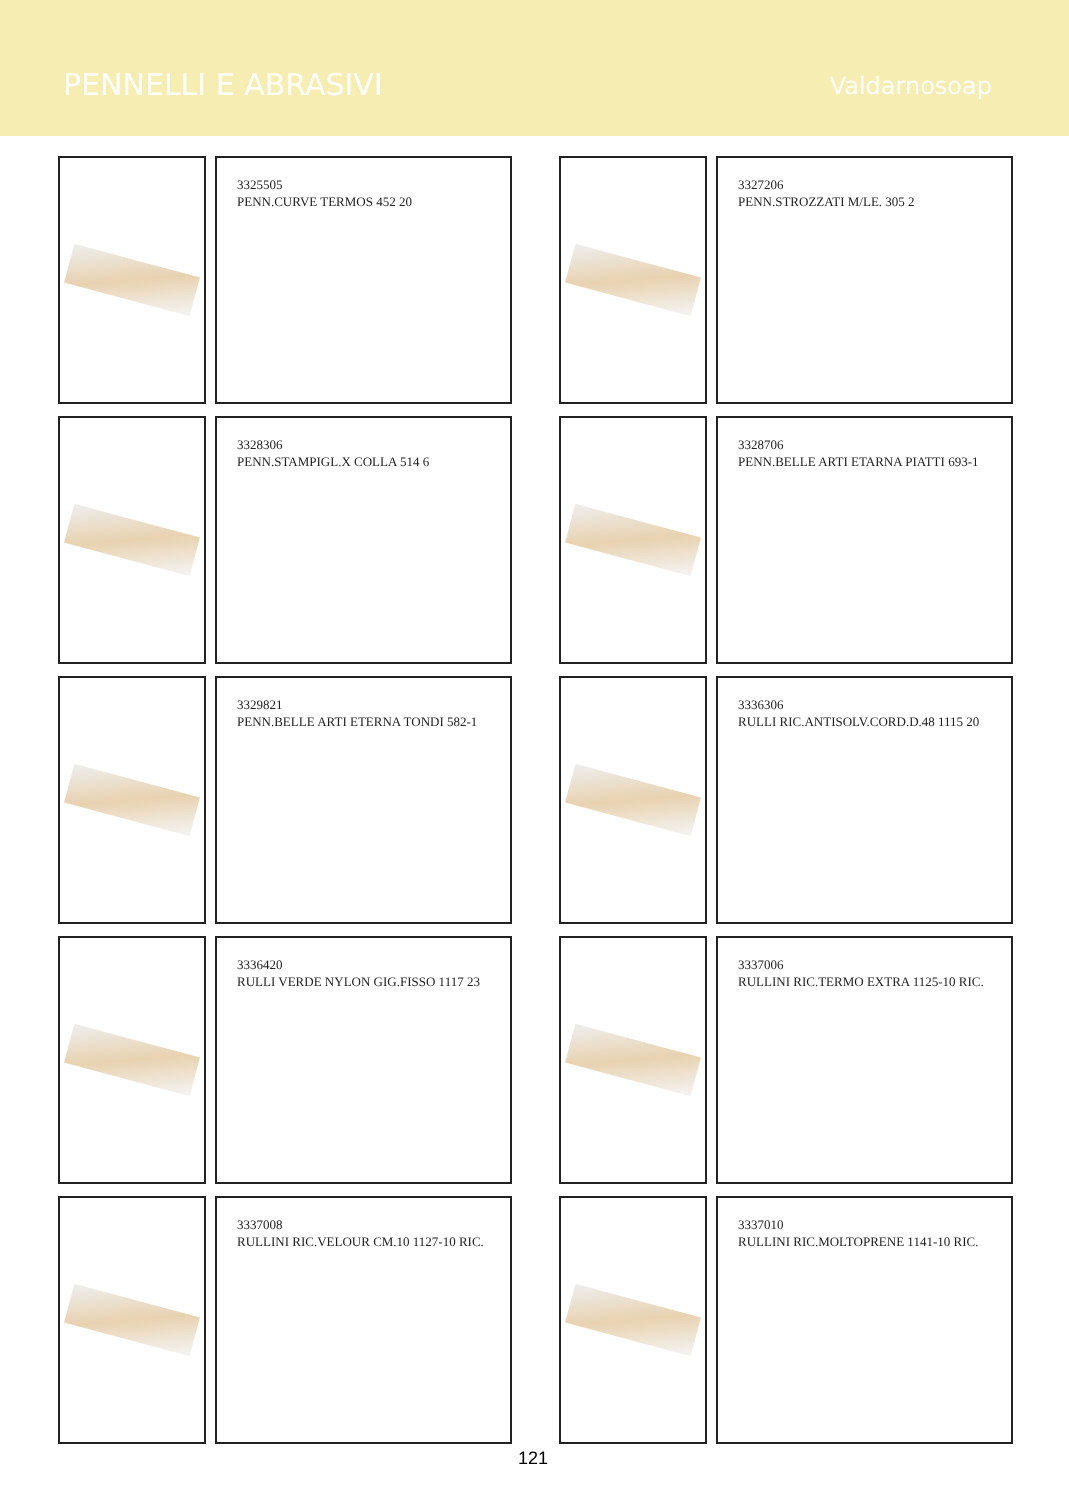PENNELLI E ABRASIVI
Valdarnosoap
3325505
PENN.CURVE TERMOS 452 20
3327206
PENN.STROZZATI M/LE. 305 2
3328306
PENN.STAMPIGL.X COLLA 514 6
3328706
PENN.BELLE ARTI ETARNA PIATTI 693-1
3329821
PENN.BELLE ARTI ETERNA TONDI 582-1
3336306
RULLI RIC.ANTISOLV.CORD.D.48 1115 20
3336420
RULLI VERDE NYLON GIG.FISSO 1117 23
3337006
RULLINI RIC.TERMO EXTRA 1125-10 RIC.
3337008
RULLINI RIC.VELOUR CM.10 1127-10 RIC.
3337010
RULLINI RIC.MOLTOPRENE 1141-10 RIC.
121